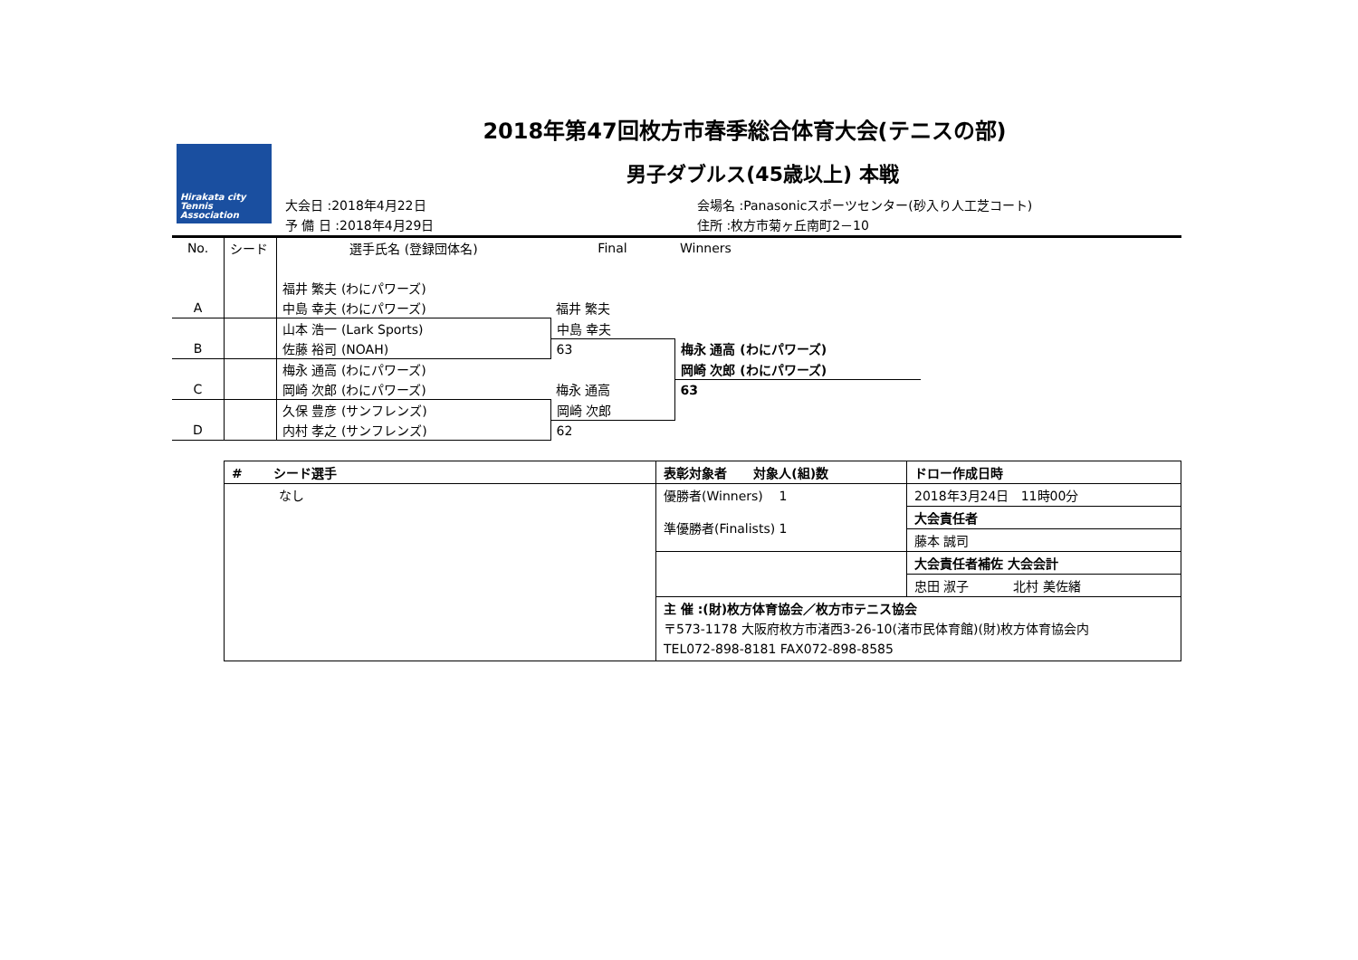Hirakata city
Tennis
Association
2018年第47回枚方市春季総合体育大会(テニスの部)
男子ダブルス(45歳以上) 本戦
大会日 :2018年4月22日
予 備 日 :2018年4月29日
会場名 :Panasonicスポーツセンター(砂入り人工芝コート)
住所 :枚方市菊ヶ丘南町2－10
| No. | シード | 選手氏名 (登録団体名) | Final | Winners |
| | | 福井 繁夫 (わにパワーズ) | | |
| A | | 中島 幸夫 (わにパワーズ) | 福井 繁夫 | |
| | | 山本 浩一 (Lark Sports) | 中島 幸夫 | |
| B | | 佐藤 裕司 (NOAH) | 63 | 梅永 通高 (わにパワーズ) |
| | | 梅永 通高 (わにパワーズ) | | 岡崎 次郎 (わにパワーズ) |
| C | | 岡崎 次郎 (わにパワーズ) | 梅永 通高 | 63 |
| | | 久保 豊彦 (サンフレンズ) | 岡崎 次郎 | |
| D | | 内村 孝之 (サンフレンズ) | 62 | |
| # シード選手 | 表彰対象者 対象人(組)数 | ドロー作成日時 |
| --- | --- | --- |
| なし | 優勝者(Winners) 1 準優勝者(Finalists) 1 | 2018年3月24日 11時00分 |
| | | 大会責任者 |
| | | 藤本 誠司 |
| | | 大会責任者補佐 大会会計 |
| | | 忠田 淑子 北村 美佐緒 |
| | 主 催 :(財)枚方体育協会／枚方市テニス協会 〒573-1178 大阪府枚方市渚西3-26-10(渚市民体育館)(財)枚方体育協会内 TEL072-898-8181 FAX072-898-8585 | |